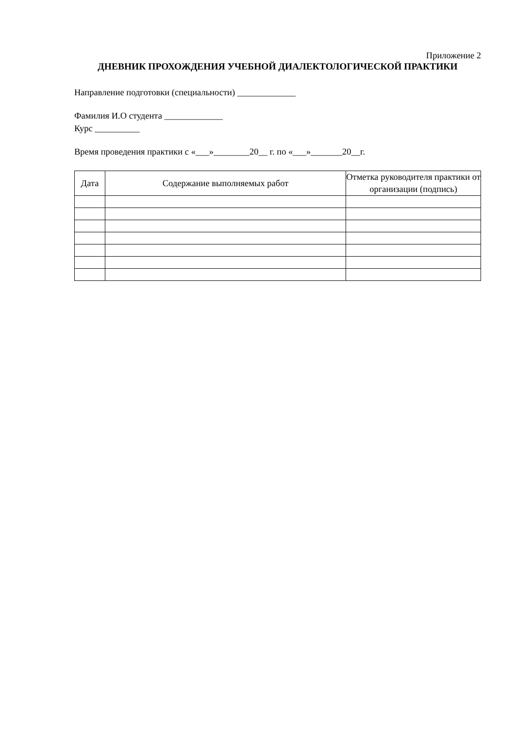Приложение 2
ДНЕВНИК ПРОХОЖДЕНИЯ УЧЕБНОЙ ДИАЛЕКТОЛОГИЧЕСКОЙ ПРАКТИКИ
Направление подготовки (специальности) _____________
Фамилия И.О студента _____________
Курс __________
Время проведения практики с «___»________20__ г. по «___»_______20__г.
| Дата | Содержание выполняемых работ | Отметка руководителя практики от организации (подпись) |
| --- | --- | --- |